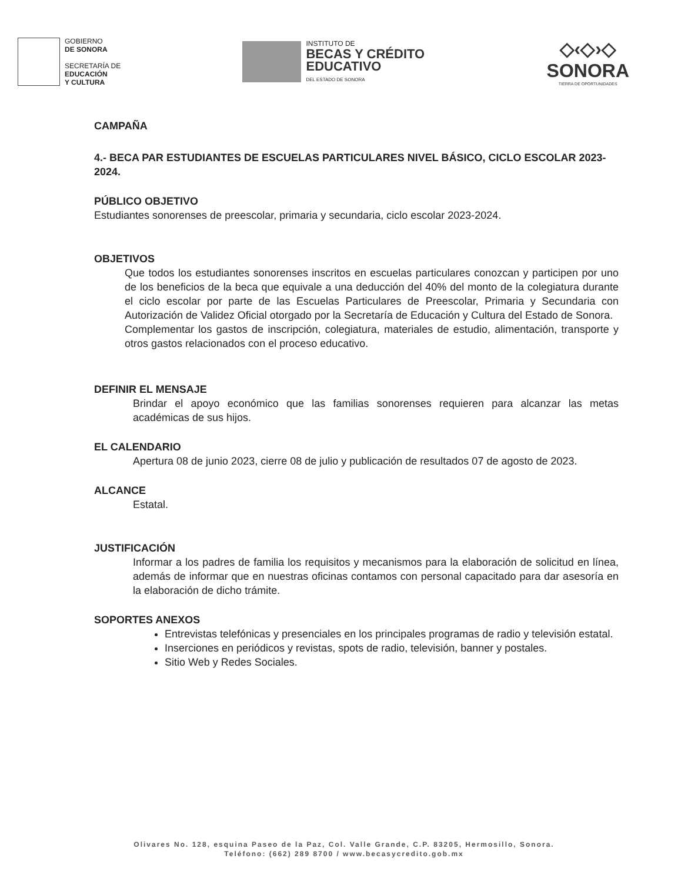GOBIERNO
DE SONORA
SECRETARÍA DE
EDUCACIÓN
Y CULTURA
INSTITUTO DE
BECAS Y CRÉDITO
EDUCATIVO
DEL ESTADO DE SONORA
◇‹◇›◇
SONORA
TIERRA DE OPORTUNIDADES
CAMPAÑA
4.- BECA PAR ESTUDIANTES DE ESCUELAS PARTICULARES NIVEL BÁSICO, CICLO ESCOLAR 2023-2024.
PÚBLICO OBJETIVO
Estudiantes sonorenses de preescolar, primaria y secundaria, ciclo escolar 2023-2024.
OBJETIVOS
Que todos los estudiantes sonorenses inscritos en escuelas particulares conozcan y participen por uno de los beneficios de la beca que equivale a una deducción del 40% del monto de la colegiatura durante el ciclo escolar por parte de las Escuelas Particulares de Preescolar, Primaria y Secundaria con Autorización de Validez Oficial otorgado por la Secretaría de Educación y Cultura del Estado de Sonora.
Complementar los gastos de inscripción, colegiatura, materiales de estudio, alimentación, transporte y otros gastos relacionados con el proceso educativo.
DEFINIR EL MENSAJE
Brindar el apoyo económico que las familias sonorenses requieren para alcanzar las metas académicas de sus hijos.
EL CALENDARIO
Apertura 08 de junio 2023, cierre 08 de julio y publicación de resultados 07 de agosto de 2023.
ALCANCE
Estatal.
JUSTIFICACIÓN
Informar a los padres de familia los requisitos y mecanismos para la elaboración de solicitud en línea, además de informar que en nuestras oficinas contamos con personal capacitado para dar asesoría en la elaboración de dicho trámite.
SOPORTES ANEXOS
Entrevistas telefónicas y presenciales en los principales programas de radio y televisión estatal.
Inserciones en periódicos y revistas, spots de radio, televisión, banner y postales.
Sitio Web y Redes Sociales.
Olivares No. 128, esquina Paseo de la Paz, Col. Valle Grande, C.P. 83205, Hermosillo, Sonora.
Teléfono: (662) 289 8700 / www.becasycredito.gob.mx